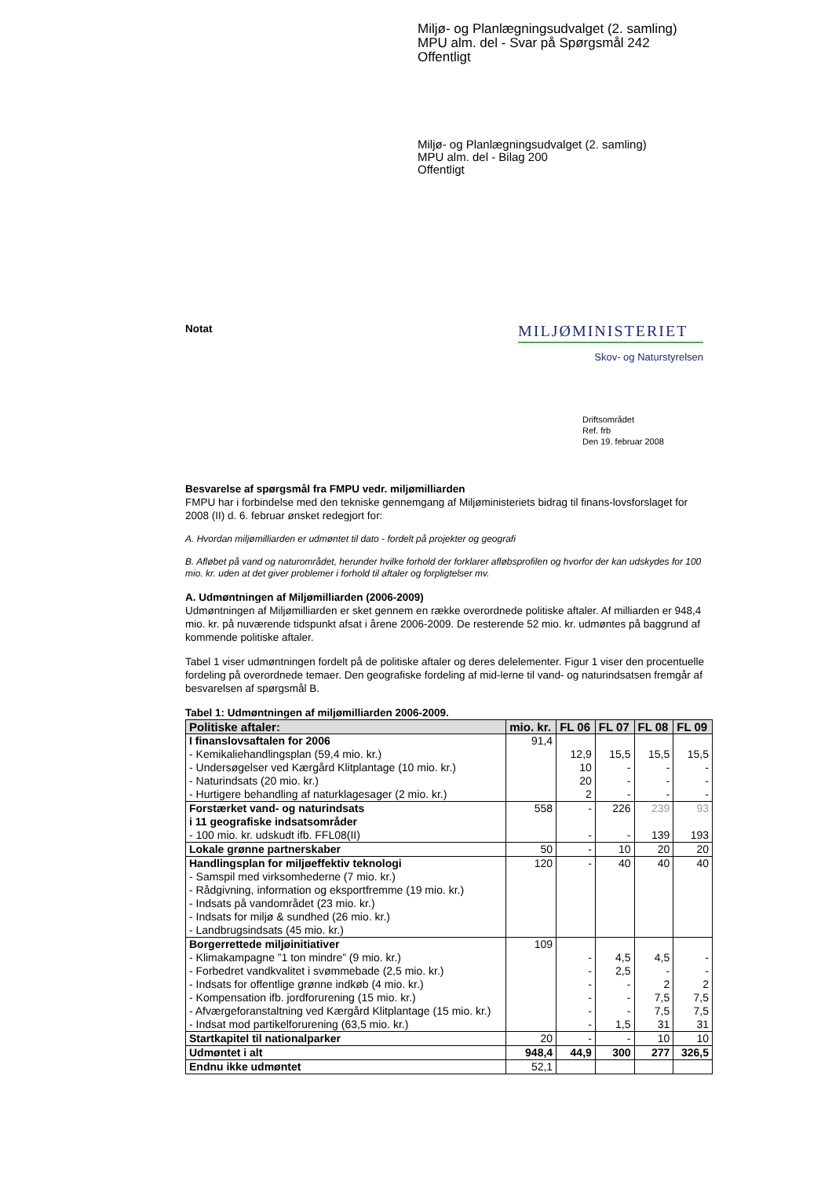Miljø- og Planlægningsudvalget (2. samling)
MPU alm. del - Svar på Spørgsmål 242
Offentligt
Miljø- og Planlægningsudvalget (2. samling)
MPU alm. del - Bilag 200
Offentligt
MILJØMINISTERIET
Skov- og Naturstyrelsen
Notat
Driftsområdet
Ref. frb
Den 19. februar 2008
Besvarelse af spørgsmål fra FMPU vedr. miljømilliarden
FMPU har i forbindelse med den tekniske gennemgang af Miljøministeriets bidrag til finans-lovsforslaget for 2008 (II) d. 6. februar ønsket redegjort for:
A. Hvordan miljømilliarden er udmøntet til dato - fordelt på projekter og geografi
B. Afløbet på vand og naturområdet, herunder hvilke forhold der forklarer afløbsprofilen og hvorfor der kan udskydes for 100 mio. kr. uden at det giver problemer i forhold til aftaler og forpligtelser mv.
A. Udmøntningen af Miljømilliarden (2006-2009)
Udmøntningen af Miljømilliarden er sket gennem en række overordnede politiske aftaler. Af milliarden er 948,4 mio. kr. på nuværende tidspunkt afsat i årene 2006-2009. De resterende 52 mio. kr. udmøntes på baggrund af kommende politiske aftaler.
Tabel 1 viser udmøntningen fordelt på de politiske aftaler og deres delelementer. Figur 1 viser den procentuelle fordeling på overordnede temaer. Den geografiske fordeling af mid-lerne til vand- og naturindsatsen fremgår af besvarelsen af spørgsmål B.
Tabel 1: Udmøntningen af miljømilliarden 2006-2009.
| Politiske aftaler: | mio. kr. | FL 06 | FL 07 | FL 08 | FL 09 |
| --- | --- | --- | --- | --- | --- |
| I finanslovsaftalen for 2006 - Kemikaliehandlingsplan (59,4 mio. kr.) - Undersøgelser ved Kærgård Klitplantage (10 mio. kr.) - Naturindsats (20 mio. kr.) - Hurtigere behandling af naturklagesager (2 mio. kr.) | 91,4 | 12,9 10 20 2 | 15,5 - - - | 15,5 - - - | 15,5 - - - |
| Forstærket vand- og naturindsats i 11 geografiske indsatsområder - 100 mio. kr. udskudt ifb. FFL08(II) | 558 | - - | 226 - | 239 139 | 93 193 |
| Lokale grønne partnerskaber | 50 | - | 10 | 20 | 20 |
| Handlingsplan for miljøeffektiv teknologi - Samspil med virksomhederne (7 mio. kr.) - Rådgivning, information og eksportfremme (19 mio. kr.) - Indsats på vandområdet (23 mio. kr.) - Indsats for miljø & sundhed (26 mio. kr.) - Landbrugsindsats (45 mio. kr.) | 120 | - | 40 | 40 | 40 |
| Borgerrettede miljøinitiativer - Klimakampagne ”1 ton mindre” (9 mio. kr.) - Forbedret vandkvalitet i svømmebade (2,5 mio. kr.) - Indsats for offentlige grønne indkøb (4 mio. kr.) - Kompensation ifb. jordforurening (15 mio. kr.) - Afværgeforanstaltning ved Kærgård Klitplantage (15 mio. kr.) - Indsat mod partikelforurening (63,5 mio. kr.) | 109 | - - - - - - | 4,5 2,5 - - - 1,5 | 4,5 - 2 7,5 7,5 31 | - - 2 7,5 7,5 31 |
| Startkapitel til nationalparker | 20 | - | - | 10 | 10 |
| Udmøntet i alt | 948,4 | 44,9 | 300 | 277 | 326,5 |
| Endnu ikke udmøntet | 52,1 | | | | |